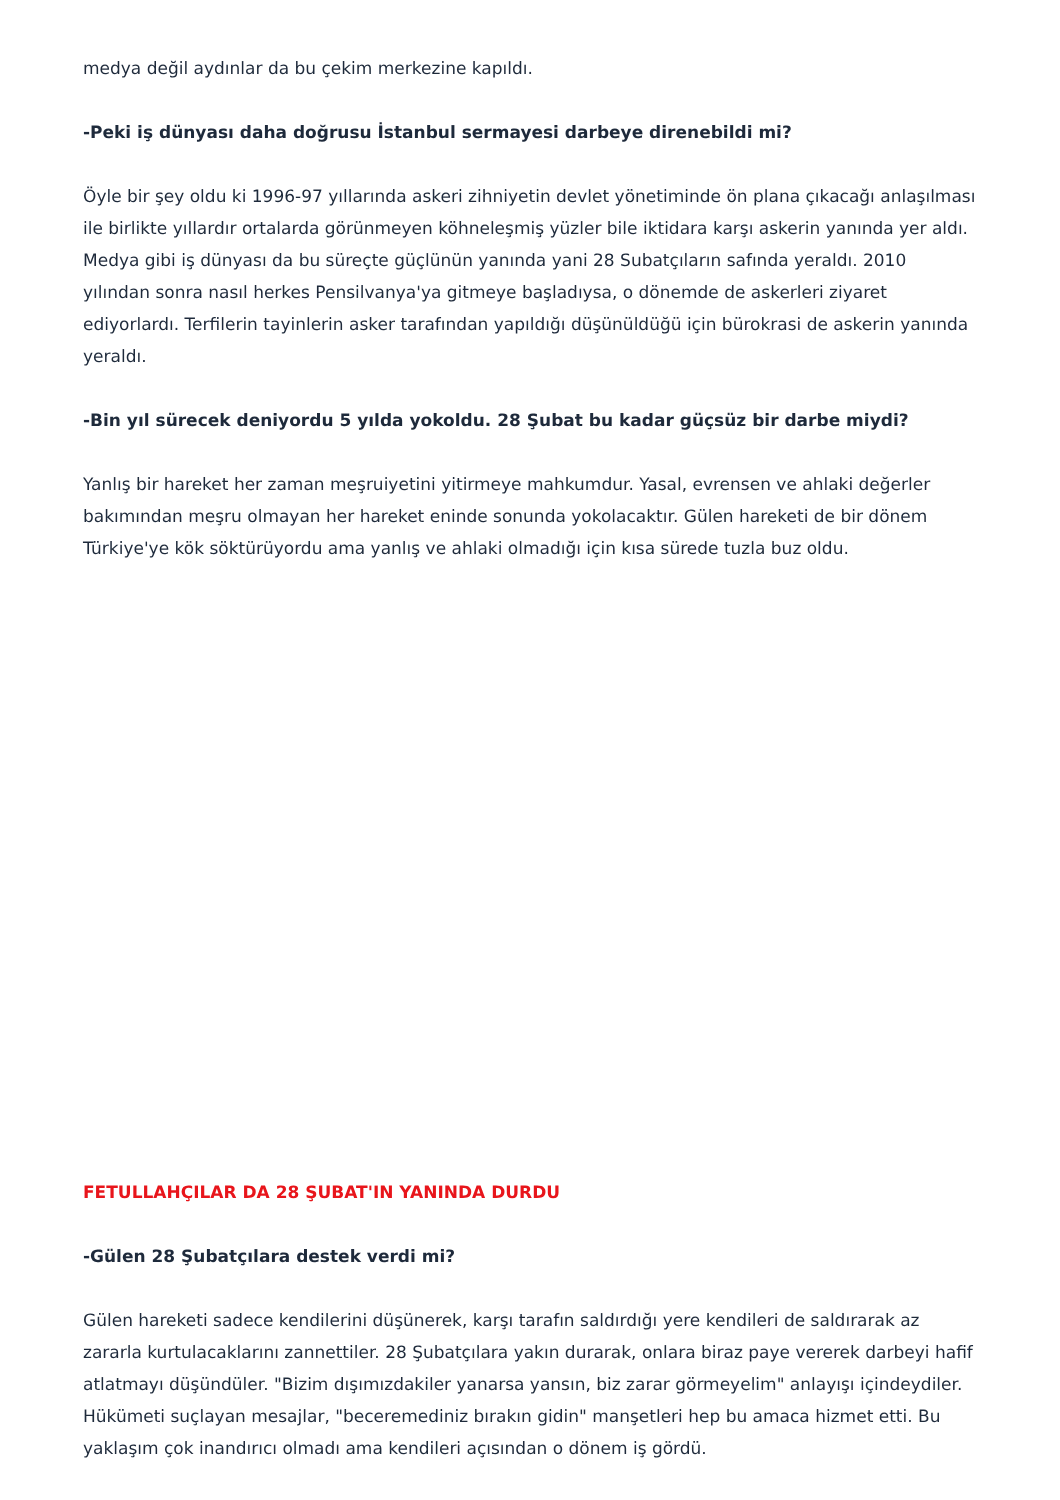medya değil aydınlar da bu çekim merkezine kapıldı.
-Peki iş dünyası daha doğrusu İstanbul sermayesi darbeye direnebildi mi?
Öyle bir şey oldu ki 1996-97 yıllarında askeri zihniyetin devlet yönetiminde ön plana çıkacağı anlaşılması ile birlikte yıllardır ortalarda görünmeyen köhneleşmiş yüzler bile iktidara karşı askerin yanında yer aldı. Medya gibi iş dünyası da bu süreçte güçlünün yanında yani 28 Subatçıların safında yeraldı. 2010 yılından sonra nasıl herkes Pensilvanya'ya gitmeye başladıysa, o dönemde de askerleri ziyaret ediyorlardı. Terfilerin tayinlerin asker tarafından yapıldığı düşünüldüğü için bürokrasi de askerin yanında yeraldı.
-Bin yıl sürecek deniyordu 5 yılda yokoldu. 28 Şubat bu kadar güçsüz bir darbe miydi?
Yanlış bir hareket her zaman meşruiyetini yitirmeye mahkumdur. Yasal, evrensen ve ahlaki değerler bakımından meşru olmayan her hareket eninde sonunda yokolacaktır. Gülen hareketi de bir dönem Türkiye'ye kök söktürüyordu ama yanlış ve ahlaki olmadığı için kısa sürede tuzla buz oldu.
FETULLAHÇILAR DA 28 ŞUBAT'IN YANINDA DURDU
-Gülen 28 Şubatçılara destek verdi mi?
Gülen hareketi sadece kendilerini düşünerek, karşı tarafın saldırdığı yere kendileri de saldırarak az zararla kurtulacaklarını zannettiler. 28 Şubatçılara yakın durarak, onlara biraz paye vererek darbeyi hafif atlatmayı düşündüler. "Bizim dışımızdakiler yanarsa yansın, biz zarar görmeyelim" anlayışı içindeydiler. Hükümeti suçlayan mesajlar, "beceremediniz bırakın gidin" manşetleri hep bu amaca hizmet etti. Bu yaklaşım çok inandırıcı olmadı ama kendileri açısından o dönem iş gördü.